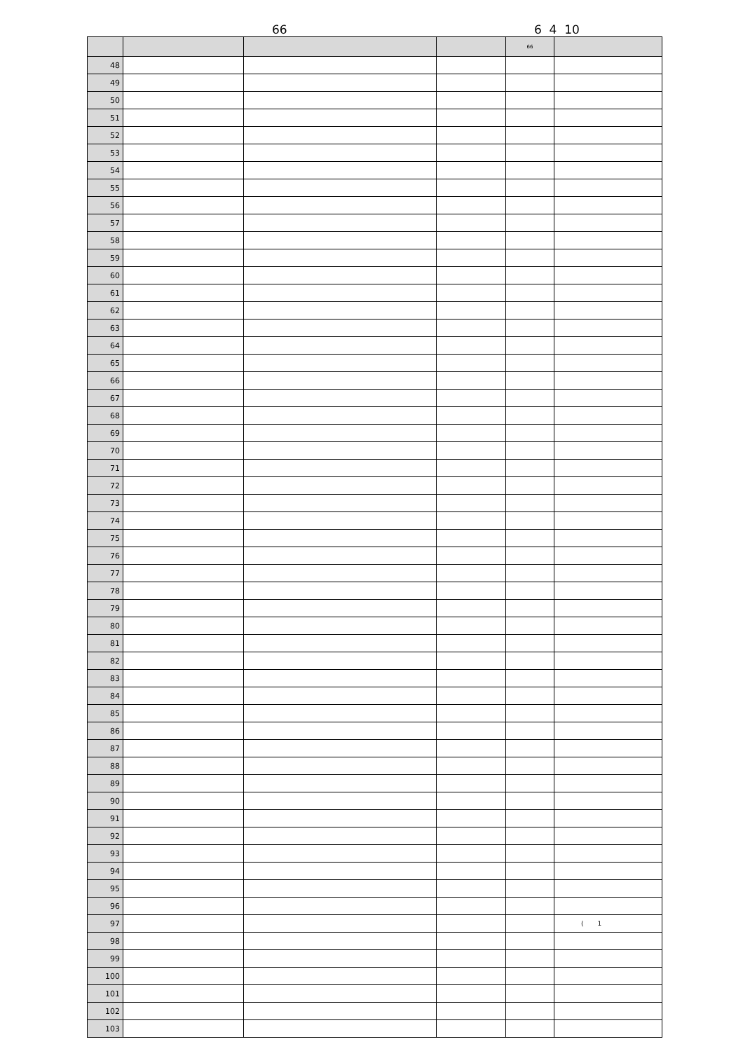66 6 4 10
| | | | | 66 | |
| --- | --- | --- | --- | --- | --- |
| 48 | | | | | |
| 49 | | | | | |
| 50 | | | | | |
| 51 | | | | | |
| 52 | | | | | |
| 53 | | | | | |
| 54 | | | | | |
| 55 | | | | | |
| 56 | | | | | |
| 57 | | | | | |
| 58 | | | | | |
| 59 | | | | | |
| 60 | | | | | |
| 61 | | | | | |
| 62 | | | | | |
| 63 | | | | | |
| 64 | | | | | |
| 65 | | | | | |
| 66 | | | | | |
| 67 | | | | | |
| 68 | | | | | |
| 69 | | | | | |
| 70 | | | | | |
| 71 | | | | | |
| 72 | | | | | |
| 73 | | | | | |
| 74 | | | | | |
| 75 | | | | | |
| 76 | | | | | |
| 77 | | | | | |
| 78 | | | | | |
| 79 | | | | | |
| 80 | | | | | |
| 81 | | | | | |
| 82 | | | | | |
| 83 | | | | | |
| 84 | | | | | |
| 85 | | | | | |
| 86 | | | | | |
| 87 | | | | | |
| 88 | | | | | |
| 89 | | | | | |
| 90 | | | | | |
| 91 | | | | | |
| 92 | | | | | |
| 93 | | | | | |
| 94 | | | | | |
| 95 | | | | | |
| 96 | | | | | |
| 97 | | | | | ( 1 |
| 98 | | | | | |
| 99 | | | | | |
| 100 | | | | | |
| 101 | | | | | |
| 102 | | | | | |
| 103 | | | | | |